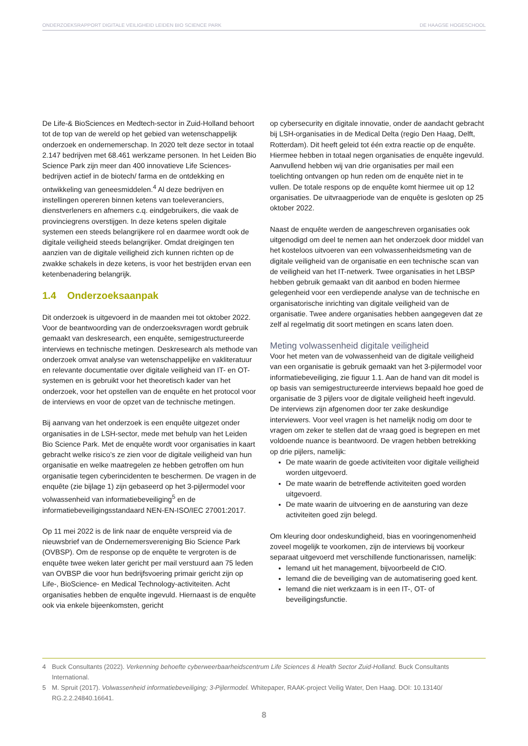ONDERZOEKSRAPPORT DIGITALE VEILIGHEID LEIDEN BIO SCIENCE PARK DE HAAGSE HOGESCHOOL
De Life-& BioSciences en Medtech-sector in Zuid-Holland behoort tot de top van de wereld op het gebied van weten­schappelijk onderzoek en ondernemerschap. In 2020 telt deze sector in totaal 2.147 bedrijven met 68.461 werkzame personen. In het Leiden Bio Science Park zijn meer dan 400 innovatieve Life Sciences-bedrijven actief in de biotech/ farma en de ontdekking en ontwikkeling van geneesmiddelen.<sup>4</sup> Al deze bedrijven en instellingen opereren binnen ketens van toeleveranciers, dienstverleners en afnemers c.q. eind­gebruikers, die vaak de provinciegrens overstijgen. In deze ketens spelen digitale systemen een steeds belangrijkere rol en daarmee wordt ook de digitale veiligheid steeds belangrijker. Omdat dreigingen ten aanzien van de digitale veiligheid zich kunnen richten op de zwakke schakels in deze ketens, is voor het bestrijden ervan een ketenbenadering belangrijk.
1.4 Onderzoeksaanpak
Dit onderzoek is uitgevoerd in de maanden mei tot oktober 2022. Voor de beantwoording van de onderzoeksvragen wordt gebruik gemaakt van deskresearch, een enquête, semigestructureerde interviews en technische metingen. Deskresearch als methode van onderzoek omvat analyse van wetenschappelijke en vakliteratuur en relevante documentatie over digitale veiligheid van IT- en OT-systemen en is gebruikt voor het theoretisch kader van het onderzoek, voor het opstellen van de enquête en het protocol voor de interviews en voor de opzet van de technische metingen.
Bij aanvang van het onderzoek is een enquête uitgezet onder organisaties in de LSH-sector, mede met behulp van het Leiden Bio Science Park. Met de enquête wordt voor organisaties in kaart gebracht welke risico’s ze zien voor de digitale veiligheid van hun organisatie en welke maatregelen ze hebben getroffen om hun organisatie tegen cyberincidenten te beschermen. De vragen in de enquête (zie bijlage 1) zijn gebaseerd op het 3-pijlermodel voor volwassenheid van informatiebeveiliging<sup>5</sup> en de informatiebeveiligingsstandaard NEN-EN-ISO/IEC 27001:2017.
Op 11 mei 2022 is de link naar de enquête verspreid via de nieuwsbrief van de Ondernemersvereniging Bio Science Park (OVBSP). Om de response op de enquête te vergroten is de enquête twee weken later gericht per mail verstuurd aan 75 leden van OVBSP die voor hun bedrijfsvoering primair gericht zijn op Life-, BioScience- en Medical Technology-activiteiten. Acht organisaties hebben de enquête ingevuld. Hiernaast is de enquête ook via enkele bijeenkomsten, gericht
op cybersecurity en digitale innovatie, onder de aandacht gebracht bij LSH-organisaties in de Medical Delta (regio Den Haag, Delft, Rotterdam). Dit heeft geleid tot één extra reactie op de enquête. Hiermee hebben in totaal negen organisaties de enquête ingevuld. Aanvullend hebben wij van drie organisaties per mail een toelichting ontvangen op hun reden om de enquête niet in te vullen. De totale respons op de enquête komt hiermee uit op 12 organisaties. De uitvraagperiode van de enquête is gesloten op 25 oktober 2022.
Naast de enquête werden de aangeschreven organisaties ook uitgenodigd om deel te nemen aan het onderzoek door middel van het kosteloos uitvoeren van een volwassenheidsmeting van de digitale veiligheid van de organisatie en een technische scan van de veiligheid van het IT-netwerk. Twee organisaties in het LBSP hebben gebruik gemaakt van dit aanbod en boden hiermee gelegenheid voor een verdiepende analyse van de technische en organisatorische inrichting van digitale veiligheid van de organisatie. Twee andere organisaties hebben aangegeven dat ze zelf al regelmatig dit soort metingen en scans laten doen.
Meting volwassenheid digitale veiligheid
Voor het meten van de volwassenheid van de digitale veiligheid van een organisatie is gebruik gemaakt van het 3-pijlermodel voor informatiebeveiliging, zie figuur 1.1. Aan de hand van dit model is op basis van semigestructureerde interviews bepaald hoe goed de organisatie de 3 pijlers voor de digitale veiligheid heeft ingevuld. De interviews zijn afgenomen door ter zake deskundige interviewers. Voor veel vragen is het namelijk nodig om door te vragen om zeker te stellen dat de vraag goed is begrepen en met voldoende nuance is beantwoord. De vragen hebben betrekking op drie pijlers, namelijk:
De mate waarin de goede activiteiten voor digitale veiligheid worden uitgevoerd.
De mate waarin de betreffende activiteiten goed worden uitgevoerd.
De mate waarin de uitvoering en de aansturing van deze activiteiten goed zijn belegd.
Om kleuring door ondeskundigheid, bias en vooringenomenheid zoveel mogelijk te voorkomen, zijn de interviews bij voorkeur separaat uitgevoerd met verschillende functionarissen, namelijk:
Iemand uit het management, bijvoorbeeld de CIO.
Iemand die de beveiliging van de automatisering goed kent.
Iemand die niet werkzaam is in een IT-, OT- of beveiligingsfunctie.
4 Buck Consultants (2022). Verkenning behoefte cyberweerbaarheidscentrum Life Sciences & Health Sector Zuid-Holland. Buck Consultants International.
5 M. Spruit (2017). Volwassenheid informatiebeveiliging; 3-Pijlermodel. Whitepaper, RAAK-project Veilig Water, Den Haag. DOI: 10.13140/ RG.2.2.24840.16641.
8